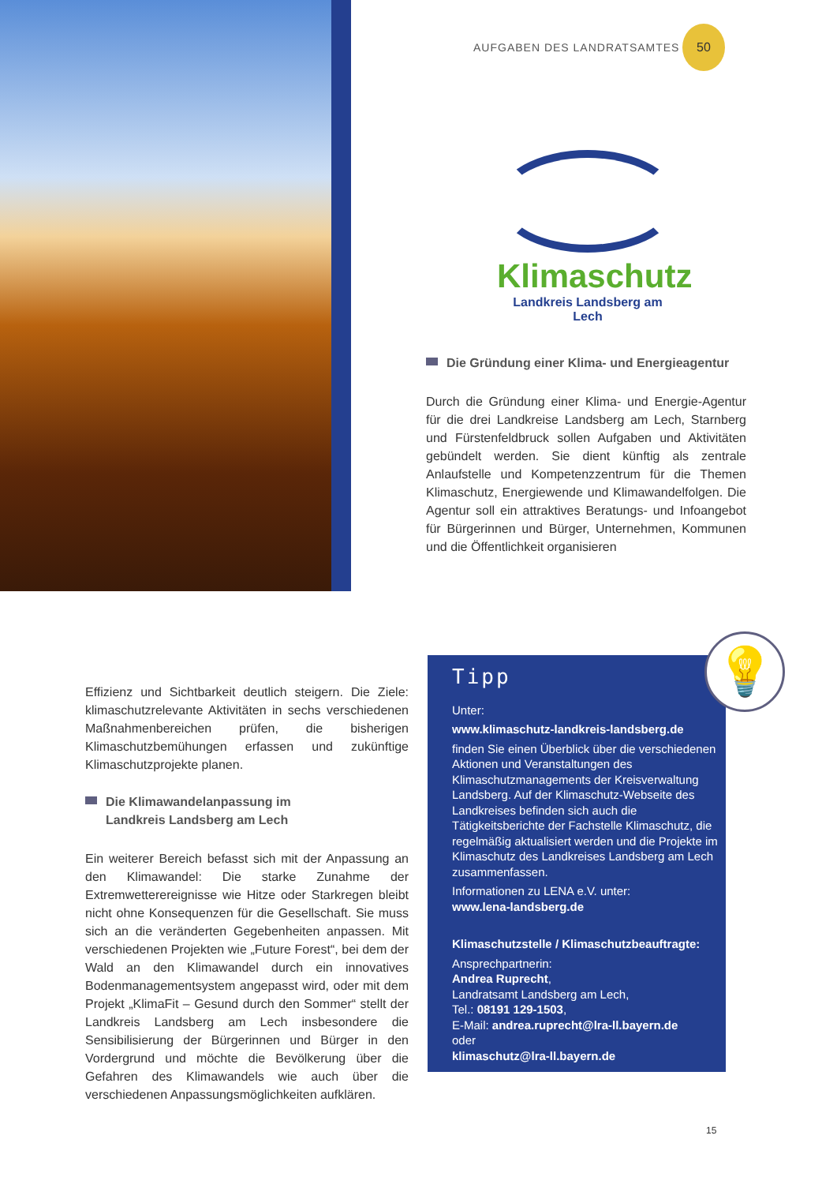AUFGABEN DES LANDRATSAMTES
50
Klimaschutz
Landkreis Landsberg am Lech
Die Gründung einer Klima- und Energieagentur
Durch die Gründung einer Klima- und Energie-Agentur für die drei Landkreise Landsberg am Lech, Starnberg und Fürstenfeldbruck sollen Aufgaben und Aktivitäten gebündelt werden. Sie dient künftig als zentrale Anlaufstelle und Kompetenzzentrum für die Themen Klimaschutz, Energiewende und Klimawandelfolgen. Die Agentur soll ein attraktives Beratungs- und Infoangebot für Bürgerinnen und Bürger, Unternehmen, Kommunen und die Öffentlichkeit organisieren
Effizienz und Sichtbarkeit deutlich steigern. Die Ziele: klimaschutzrelevante Aktivitäten in sechs verschiedenen Maßnahmenbereichen prüfen, die bisherigen Klimaschutzbemühungen erfassen und zukünftige Klimaschutzprojekte planen.
Die Klimawandelanpassung im
Landkreis Landsberg am Lech
Ein weiterer Bereich befasst sich mit der Anpassung an den Klimawandel: Die starke Zunahme der Extremwetterereignisse wie Hitze oder Starkregen bleibt nicht ohne Konsequenzen für die Gesellschaft. Sie muss sich an die veränderten Gegebenheiten anpassen. Mit verschiedenen Projekten wie „Future Forest“, bei dem der Wald an den Klimawandel durch ein innovatives Bodenmanagementsystem angepasst wird, oder mit dem Projekt „KlimaFit – Gesund durch den Sommer“ stellt der Landkreis Landsberg am Lech insbesondere die Sensibilisierung der Bürgerinnen und Bürger in den Vordergrund und möchte die Bevölkerung über die Gefahren des Klimawandels wie auch über die verschiedenen Anpassungsmöglichkeiten aufklären.
Tipp
Unter:
www.klimaschutz-landkreis-landsberg.de
finden Sie einen Überblick über die verschiedenen Aktionen und Veranstaltungen des Klimaschutzmanagements der Kreisverwaltung Landsberg. Auf der Klimaschutz-Webseite des Landkreises befinden sich auch die Tätigkeitsberichte der Fachstelle Klimaschutz, die regelmäßig aktualisiert werden und die Projekte im Klimaschutz des Landkreises Landsberg am Lech zusammenfassen.
Informationen zu LENA e.V. unter:
www.lena-landsberg.de
Klimaschutzstelle / Klimaschutzbeauftragte:
Ansprechpartnerin:
Andrea Ruprecht,
Landratsamt Landsberg am Lech,
Tel.: 08191 129-1503,
E-Mail: andrea.ruprecht@lra-ll.bayern.de
oder
klimaschutz@lra-ll.bayern.de
💡
15